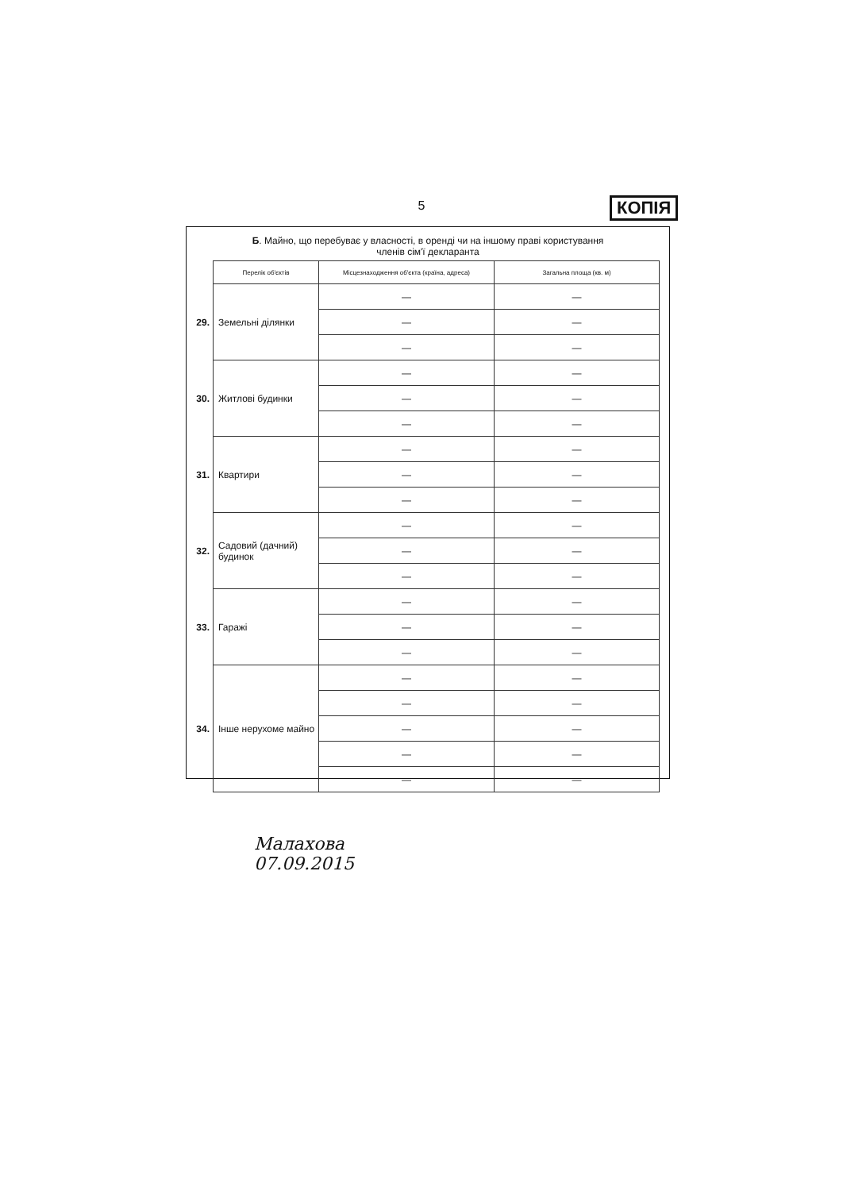5 КОПІЯ
Б. Майно, що перебуває у власності, в оренді чи на іншому праві користування
членів сім'ї декларанта
| | Перелік об'єктів | Місцезнаходження об'єкта (країна, адреса) | Загальна площа (кв. м) |
| 29. | Земельні ділянки | — | — |
| | | — | — |
| | | — | — |
| 30. | Житлові будинки | — | — |
| | | — | — |
| | | — | — |
| 31. | Квартири | — | — |
| | | — | — |
| | | — | — |
| 32. | Садовий (дачний) будинок | — | — |
| | | — | — |
| | | — | — |
| 33. | Гаражі | — | — |
| | | — | — |
| | | — | — |
| 34. | Інше нерухоме майно | — | — |
| | | — | — |
| | | — | — |
| | | — | — |
| | | — | — |
Малахова
07.09.2015